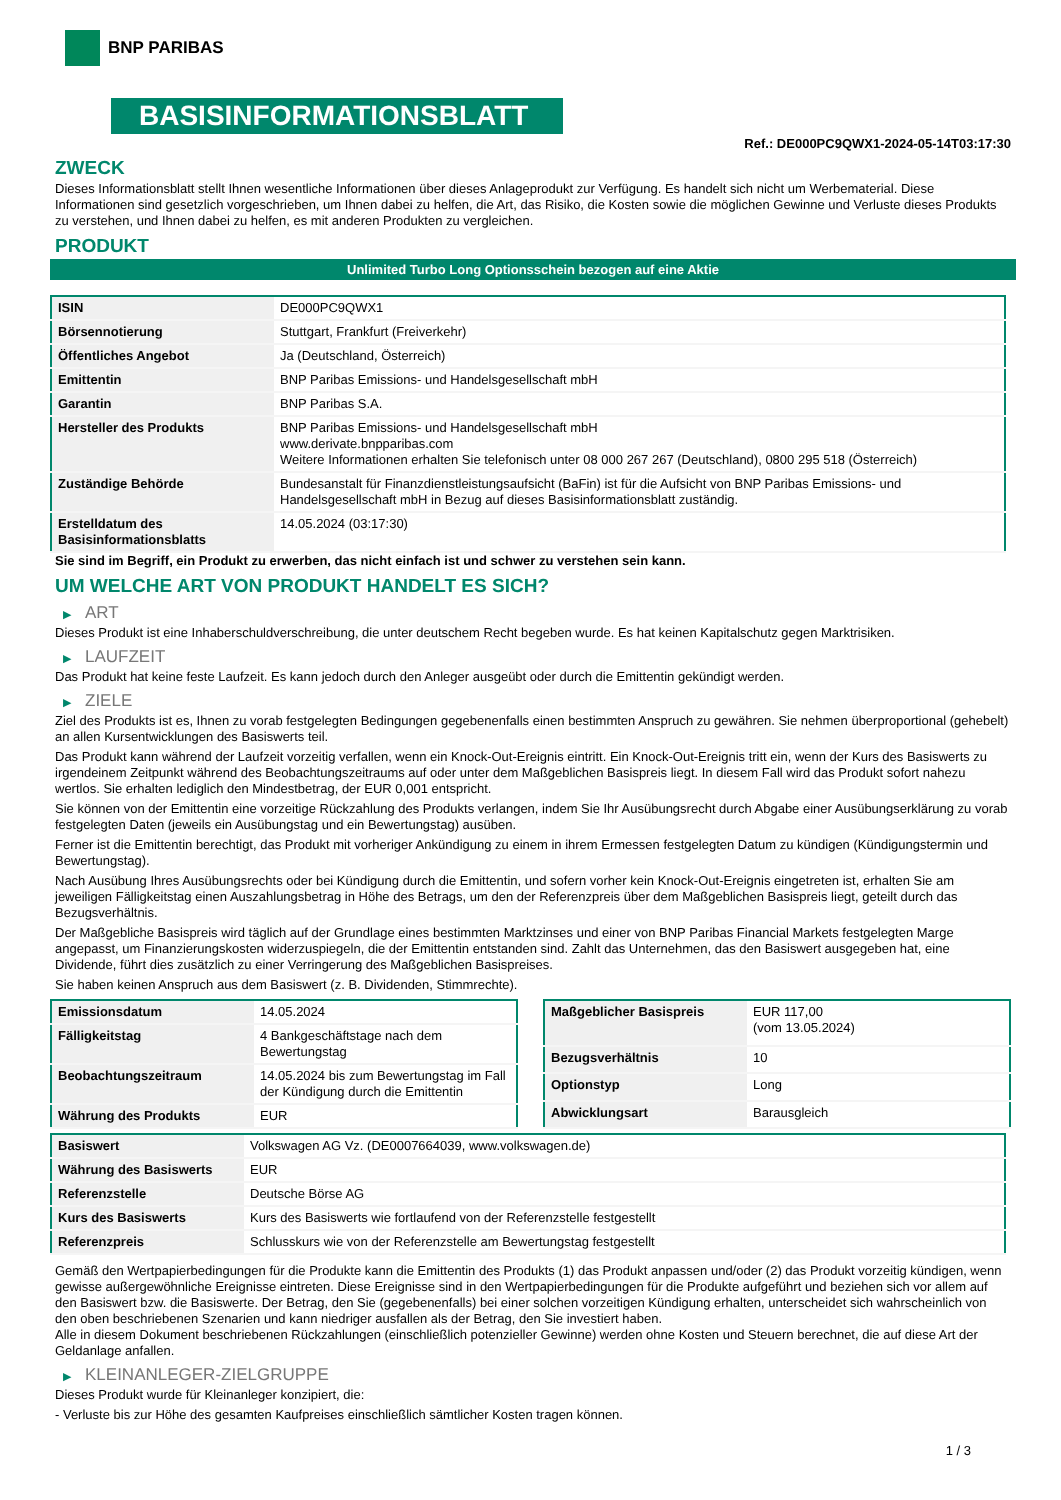BNP PARIBAS
BASISINFORMATIONSBLATT
Ref.: DE000PC9QWX1-2024-05-14T03:17:30
ZWECK
Dieses Informationsblatt stellt Ihnen wesentliche Informationen über dieses Anlageprodukt zur Verfügung. Es handelt sich nicht um Werbematerial. Diese Informationen sind gesetzlich vorgeschrieben, um Ihnen dabei zu helfen, die Art, das Risiko, die Kosten sowie die möglichen Gewinne und Verluste dieses Produkts zu verstehen, und Ihnen dabei zu helfen, es mit anderen Produkten zu vergleichen.
PRODUKT
Unlimited Turbo Long Optionsschein bezogen auf eine Aktie
| ISIN | DE000PC9QWX1 |
| Börsennotierung | Stuttgart, Frankfurt (Freiverkehr) |
| Öffentliches Angebot | Ja (Deutschland, Österreich) |
| Emittentin | BNP Paribas Emissions- und Handelsgesellschaft mbH |
| Garantin | BNP Paribas S.A. |
| Hersteller des Produkts | BNP Paribas Emissions- und Handelsgesellschaft mbH www.derivate.bnpparibas.com Weitere Informationen erhalten Sie telefonisch unter 08 000 267 267 (Deutschland), 0800 295 518 (Österreich) |
| Zuständige Behörde | Bundesanstalt für Finanzdienstleistungsaufsicht (BaFin) ist für die Aufsicht von BNP Paribas Emissions- und Handelsgesellschaft mbH in Bezug auf dieses Basisinformationsblatt zuständig. |
| Erstelldatum des Basisinformationsblatts | 14.05.2024 (03:17:30) |
Sie sind im Begriff, ein Produkt zu erwerben, das nicht einfach ist und schwer zu verstehen sein kann.
UM WELCHE ART VON PRODUKT HANDELT ES SICH?
▶ ART
Dieses Produkt ist eine Inhaberschuldverschreibung, die unter deutschem Recht begeben wurde. Es hat keinen Kapitalschutz gegen Marktrisiken.
▶ LAUFZEIT
Das Produkt hat keine feste Laufzeit. Es kann jedoch durch den Anleger ausgeübt oder durch die Emittentin gekündigt werden.
▶ ZIELE
Ziel des Produkts ist es, Ihnen zu vorab festgelegten Bedingungen gegebenenfalls einen bestimmten Anspruch zu gewähren. Sie nehmen überproportional (gehebelt) an allen Kursentwicklungen des Basiswerts teil.
Das Produkt kann während der Laufzeit vorzeitig verfallen, wenn ein Knock-Out-Ereignis eintritt. Ein Knock-Out-Ereignis tritt ein, wenn der Kurs des Basiswerts zu irgendeinem Zeitpunkt während des Beobachtungszeitraums auf oder unter dem Maßgeblichen Basispreis liegt. In diesem Fall wird das Produkt sofort nahezu wertlos. Sie erhalten lediglich den Mindestbetrag, der EUR 0,001 entspricht.
Sie können von der Emittentin eine vorzeitige Rückzahlung des Produkts verlangen, indem Sie Ihr Ausübungsrecht durch Abgabe einer Ausübungserklärung zu vorab festgelegten Daten (jeweils ein Ausübungstag und ein Bewertungstag) ausüben.
Ferner ist die Emittentin berechtigt, das Produkt mit vorheriger Ankündigung zu einem in ihrem Ermessen festgelegten Datum zu kündigen (Kündigungstermin und Bewertungstag).
Nach Ausübung Ihres Ausübungsrechts oder bei Kündigung durch die Emittentin, und sofern vorher kein Knock-Out-Ereignis eingetreten ist, erhalten Sie am jeweiligen Fälligkeitstag einen Auszahlungsbetrag in Höhe des Betrags, um den der Referenzpreis über dem Maßgeblichen Basispreis liegt, geteilt durch das Bezugsverhältnis.
Der Maßgebliche Basispreis wird täglich auf der Grundlage eines bestimmten Marktzinses und einer von BNP Paribas Financial Markets festgelegten Marge angepasst, um Finanzierungskosten widerzuspiegeln, die der Emittentin entstanden sind. Zahlt das Unternehmen, das den Basiswert ausgegeben hat, eine Dividende, führt dies zusätzlich zu einer Verringerung des Maßgeblichen Basispreises.
Sie haben keinen Anspruch aus dem Basiswert (z. B. Dividenden, Stimmrechte).
| Emissionsdatum | 14.05.2024 |
| Fälligkeitstag | 4 Bankgeschäftstage nach dem Bewertungstag |
| Beobachtungszeitraum | 14.05.2024 bis zum Bewertungstag im Fall der Kündigung durch die Emittentin |
| Währung des Produkts | EUR |
| Maßgeblicher Basispreis | EUR 117,00 (vom 13.05.2024) |
| Bezugsverhältnis | 10 |
| Optionstyp | Long |
| Abwicklungsart | Barausgleich |
| Basiswert | Volkswagen AG Vz. (DE0007664039, www.volkswagen.de) |
| Währung des Basiswerts | EUR |
| Referenzstelle | Deutsche Börse AG |
| Kurs des Basiswerts | Kurs des Basiswerts wie fortlaufend von der Referenzstelle festgestellt |
| Referenzpreis | Schlusskurs wie von der Referenzstelle am Bewertungstag festgestellt |
Gemäß den Wertpapierbedingungen für die Produkte kann die Emittentin des Produkts (1) das Produkt anpassen und/oder (2) das Produkt vorzeitig kündigen, wenn gewisse außergewöhnliche Ereignisse eintreten. Diese Ereignisse sind in den Wertpapierbedingungen für die Produkte aufgeführt und beziehen sich vor allem auf den Basiswert bzw. die Basiswerte. Der Betrag, den Sie (gegebenenfalls) bei einer solchen vorzeitigen Kündigung erhalten, unterscheidet sich wahrscheinlich von den oben beschriebenen Szenarien und kann niedriger ausfallen als der Betrag, den Sie investiert haben.
Alle in diesem Dokument beschriebenen Rückzahlungen (einschließlich potenzieller Gewinne) werden ohne Kosten und Steuern berechnet, die auf diese Art der Geldanlage anfallen.
▶ KLEINANLEGER-ZIELGRUPPE
Dieses Produkt wurde für Kleinanleger konzipiert, die:
- Verluste bis zur Höhe des gesamten Kaufpreises einschließlich sämtlicher Kosten tragen können.
1 / 3